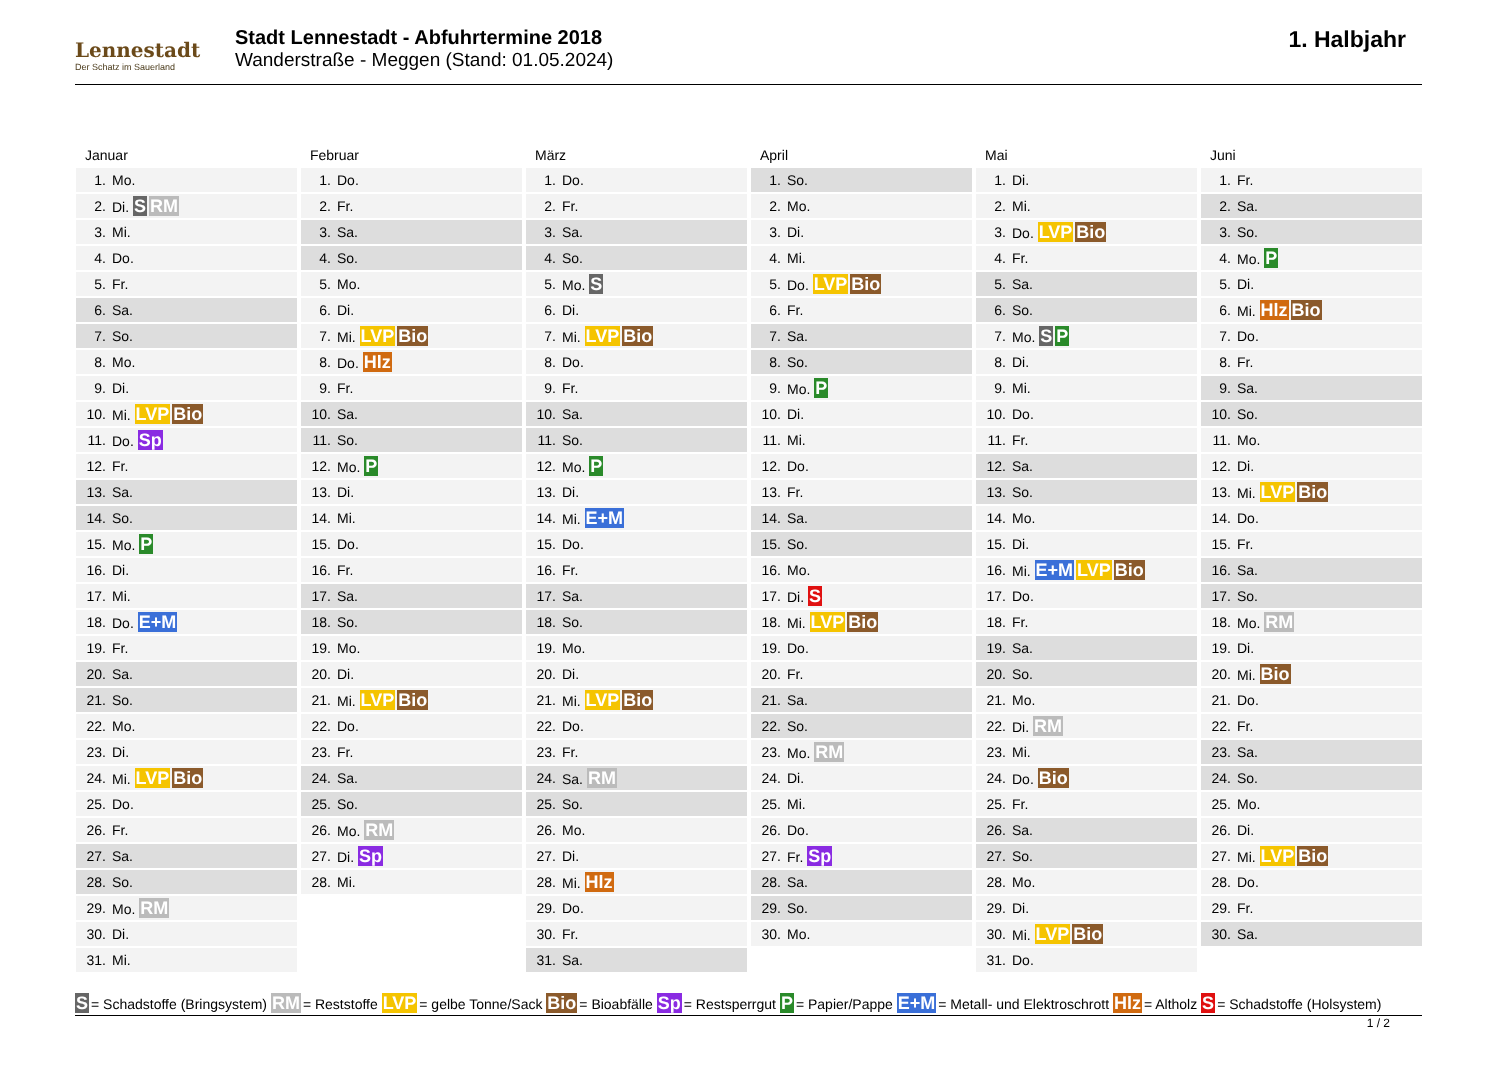Lennestadt
Der Schatz im Sauerland
Stadt Lennestadt - Abfuhrtermine 2018
Wanderstraße - Meggen (Stand: 01.05.2024)
1. Halbjahr
Januar
| 1. | Mo. |
| 2. | Di. S RM |
| 3. | Mi. |
| 4. | Do. |
| 5. | Fr. |
| 6. | Sa. |
| 7. | So. |
| 8. | Mo. |
| 9. | Di. |
| 10. | Mi. LVP Bio |
| 11. | Do. Sp |
| 12. | Fr. |
| 13. | Sa. |
| 14. | So. |
| 15. | Mo. P |
| 16. | Di. |
| 17. | Mi. |
| 18. | Do. E+M |
| 19. | Fr. |
| 20. | Sa. |
| 21. | So. |
| 22. | Mo. |
| 23. | Di. |
| 24. | Mi. LVP Bio |
| 25. | Do. |
| 26. | Fr. |
| 27. | Sa. |
| 28. | So. |
| 29. | Mo. RM |
| 30. | Di. |
| 31. | Mi. |
Februar
| 1. | Do. |
| 2. | Fr. |
| 3. | Sa. |
| 4. | So. |
| 5. | Mo. |
| 6. | Di. |
| 7. | Mi. LVP Bio |
| 8. | Do. Hlz |
| 9. | Fr. |
| 10. | Sa. |
| 11. | So. |
| 12. | Mo. P |
| 13. | Di. |
| 14. | Mi. |
| 15. | Do. |
| 16. | Fr. |
| 17. | Sa. |
| 18. | So. |
| 19. | Mo. |
| 20. | Di. |
| 21. | Mi. LVP Bio |
| 22. | Do. |
| 23. | Fr. |
| 24. | Sa. |
| 25. | So. |
| 26. | Mo. RM |
| 27. | Di. Sp |
| 28. | Mi. |
März
| 1. | Do. |
| 2. | Fr. |
| 3. | Sa. |
| 4. | So. |
| 5. | Mo. S |
| 6. | Di. |
| 7. | Mi. LVP Bio |
| 8. | Do. |
| 9. | Fr. |
| 10. | Sa. |
| 11. | So. |
| 12. | Mo. P |
| 13. | Di. |
| 14. | Mi. E+M |
| 15. | Do. |
| 16. | Fr. |
| 17. | Sa. |
| 18. | So. |
| 19. | Mo. |
| 20. | Di. |
| 21. | Mi. LVP Bio |
| 22. | Do. |
| 23. | Fr. |
| 24. | Sa. RM |
| 25. | So. |
| 26. | Mo. |
| 27. | Di. |
| 28. | Mi. Hlz |
| 29. | Do. |
| 30. | Fr. |
| 31. | Sa. |
April
| 1. | So. |
| 2. | Mo. |
| 3. | Di. |
| 4. | Mi. |
| 5. | Do. LVP Bio |
| 6. | Fr. |
| 7. | Sa. |
| 8. | So. |
| 9. | Mo. P |
| 10. | Di. |
| 11. | Mi. |
| 12. | Do. |
| 13. | Fr. |
| 14. | Sa. |
| 15. | So. |
| 16. | Mo. |
| 17. | Di. S |
| 18. | Mi. LVP Bio |
| 19. | Do. |
| 20. | Fr. |
| 21. | Sa. |
| 22. | So. |
| 23. | Mo. RM |
| 24. | Di. |
| 25. | Mi. |
| 26. | Do. |
| 27. | Fr. Sp |
| 28. | Sa. |
| 29. | So. |
| 30. | Mo. |
Mai
| 1. | Di. |
| 2. | Mi. |
| 3. | Do. LVP Bio |
| 4. | Fr. |
| 5. | Sa. |
| 6. | So. |
| 7. | Mo. S P |
| 8. | Di. |
| 9. | Mi. |
| 10. | Do. |
| 11. | Fr. |
| 12. | Sa. |
| 13. | So. |
| 14. | Mo. |
| 15. | Di. |
| 16. | Mi. E+M LVP Bio |
| 17. | Do. |
| 18. | Fr. |
| 19. | Sa. |
| 20. | So. |
| 21. | Mo. |
| 22. | Di. RM |
| 23. | Mi. |
| 24. | Do. Bio |
| 25. | Fr. |
| 26. | Sa. |
| 27. | So. |
| 28. | Mo. |
| 29. | Di. |
| 30. | Mi. LVP Bio |
| 31. | Do. |
Juni
| 1. | Fr. |
| 2. | Sa. |
| 3. | So. |
| 4. | Mo. P |
| 5. | Di. |
| 6. | Mi. Hlz Bio |
| 7. | Do. |
| 8. | Fr. |
| 9. | Sa. |
| 10. | So. |
| 11. | Mo. |
| 12. | Di. |
| 13. | Mi. LVP Bio |
| 14. | Do. |
| 15. | Fr. |
| 16. | Sa. |
| 17. | So. |
| 18. | Mo. RM |
| 19. | Di. |
| 20. | Mi. Bio |
| 21. | Do. |
| 22. | Fr. |
| 23. | Sa. |
| 24. | So. |
| 25. | Mo. |
| 26. | Di. |
| 27. | Mi. LVP Bio |
| 28. | Do. |
| 29. | Fr. |
| 30. | Sa. |
S = Schadstoffe (Bringsystem) RM = Reststoffe LVP = gelbe Tonne/Sack Bio = Bioabfälle Sp = Restsperrgut P = Papier/Pappe E+M = Metall- und Elektroschrott Hlz = Altholz S = Schadstoffe (Holsystem)
1 / 2